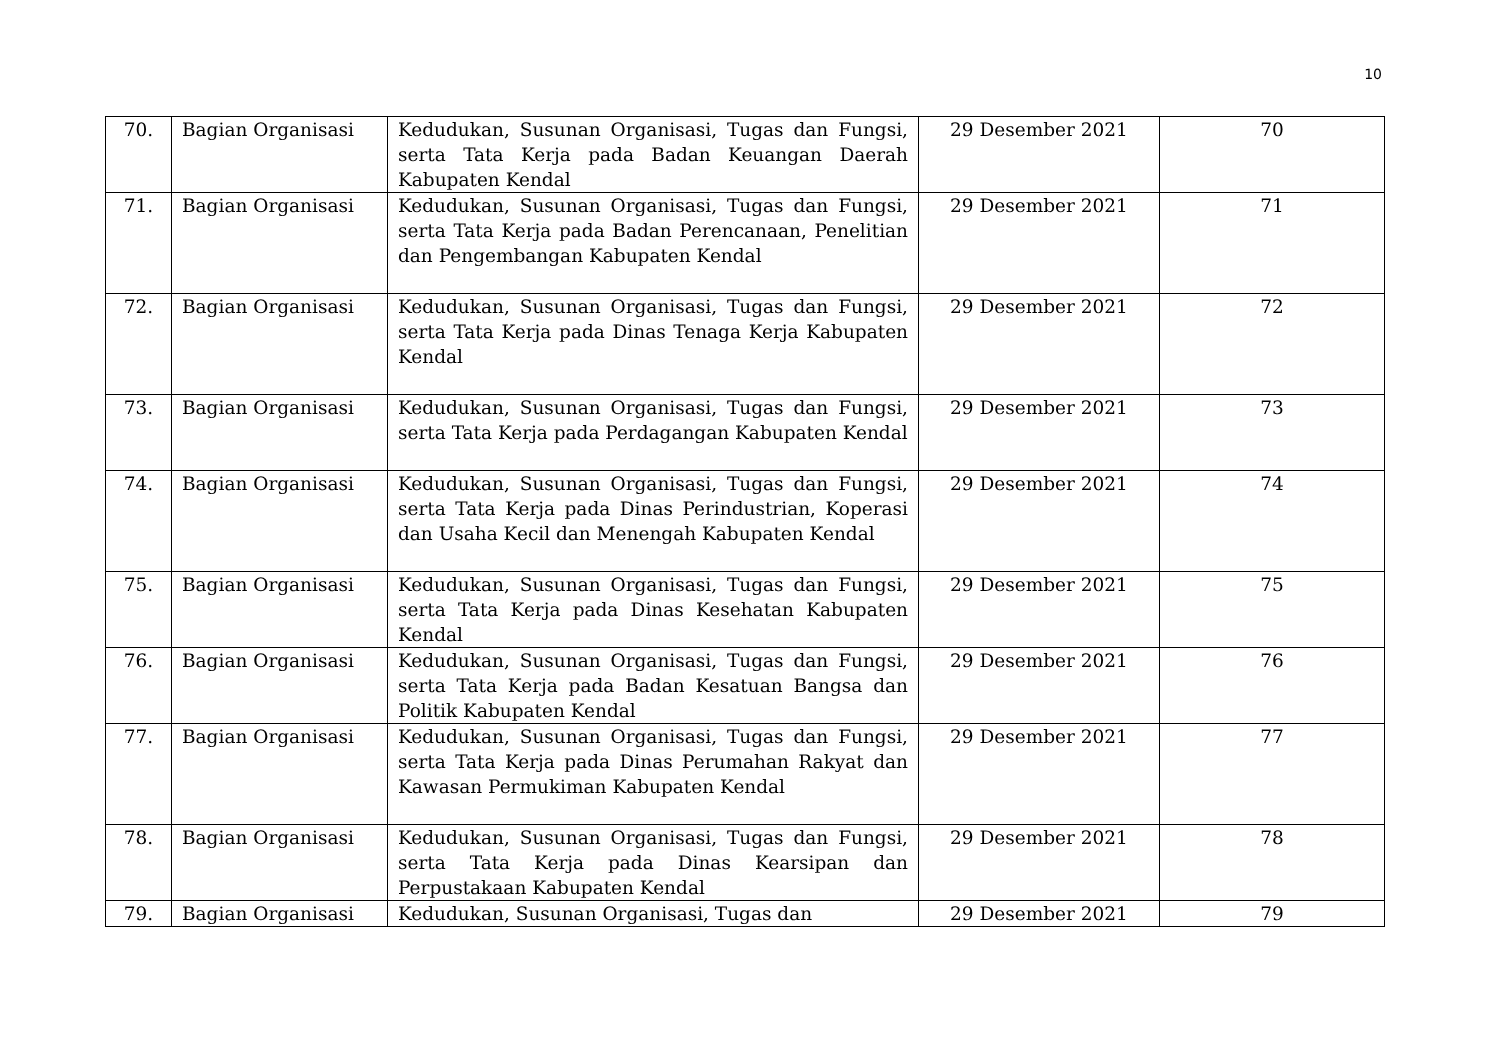10
| 70. | Bagian Organisasi | Kedudukan, Susunan Organisasi, Tugas dan Fungsi, serta Tata Kerja pada Badan Keuangan Daerah Kabupaten Kendal | 29 Desember 2021 | 70 |
| 71. | Bagian Organisasi | Kedudukan, Susunan Organisasi, Tugas dan Fungsi, serta Tata Kerja pada Badan Perencanaan, Penelitian dan Pengembangan Kabupaten Kendal | 29 Desember 2021 | 71 |
| 72. | Bagian Organisasi | Kedudukan, Susunan Organisasi, Tugas dan Fungsi, serta Tata Kerja pada Dinas Tenaga Kerja Kabupaten Kendal | 29 Desember 2021 | 72 |
| 73. | Bagian Organisasi | Kedudukan, Susunan Organisasi, Tugas dan Fungsi, serta Tata Kerja pada Perdagangan Kabupaten Kendal | 29 Desember 2021 | 73 |
| 74. | Bagian Organisasi | Kedudukan, Susunan Organisasi, Tugas dan Fungsi, serta Tata Kerja pada Dinas Perindustrian, Koperasi dan Usaha Kecil dan Menengah Kabupaten Kendal | 29 Desember 2021 | 74 |
| 75. | Bagian Organisasi | Kedudukan, Susunan Organisasi, Tugas dan Fungsi, serta Tata Kerja pada Dinas Kesehatan Kabupaten Kendal | 29 Desember 2021 | 75 |
| 76. | Bagian Organisasi | Kedudukan, Susunan Organisasi, Tugas dan Fungsi, serta Tata Kerja pada Badan Kesatuan Bangsa dan Politik Kabupaten Kendal | 29 Desember 2021 | 76 |
| 77. | Bagian Organisasi | Kedudukan, Susunan Organisasi, Tugas dan Fungsi, serta Tata Kerja pada Dinas Perumahan Rakyat dan Kawasan Permukiman Kabupaten Kendal | 29 Desember 2021 | 77 |
| 78. | Bagian Organisasi | Kedudukan, Susunan Organisasi, Tugas dan Fungsi, serta Tata Kerja pada Dinas Kearsipan dan Perpustakaan Kabupaten Kendal | 29 Desember 2021 | 78 |
| 79. | Bagian Organisasi | Kedudukan, Susunan Organisasi, Tugas dan | 29 Desember 2021 | 79 |